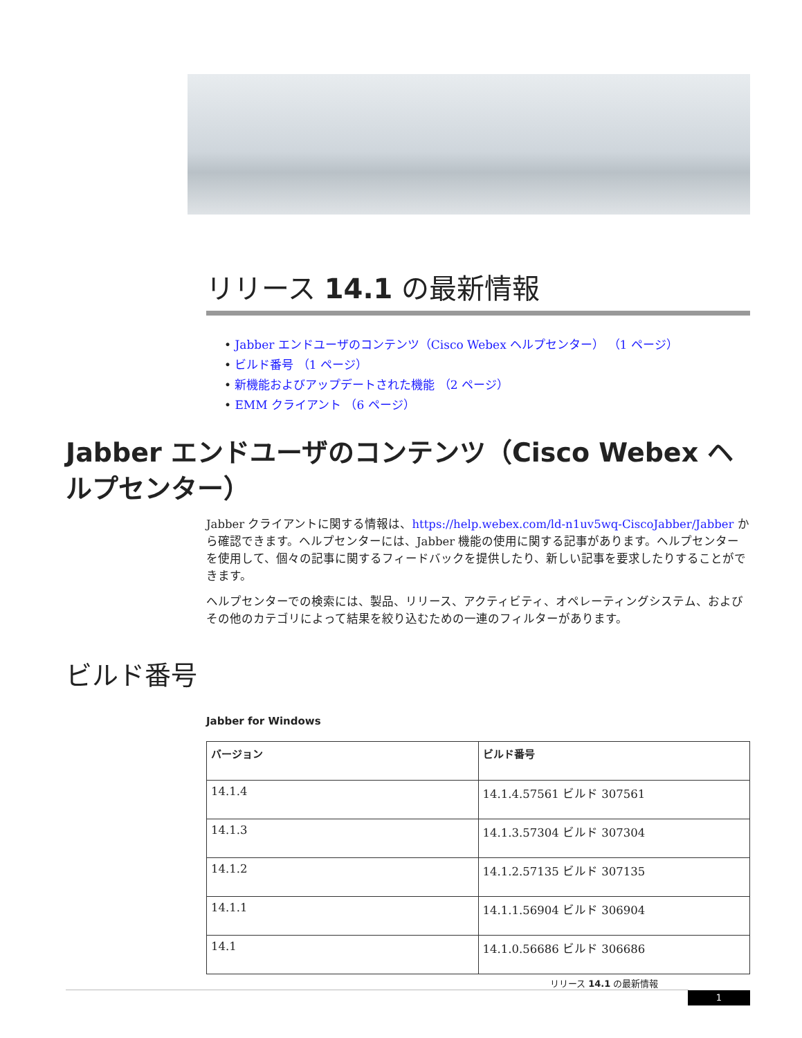リリース 14.1 の最新情報
• Jabber エンドユーザのコンテンツ（Cisco Webex ヘルプセンター） （1 ページ）
• ビルド番号 （1 ページ）
• 新機能およびアップデートされた機能 （2 ページ）
• EMM クライアント （6 ページ）
Jabber エンドユーザのコンテンツ（Cisco Webex ヘルプセンター）
Jabber クライアントに関する情報は、https://help.webex.com/ld-n1uv5wq-CiscoJabber/Jabber から確認できます。ヘルプセンターには、Jabber 機能の使用に関する記事があります。ヘルプセンターを使用して、個々の記事に関するフィードバックを提供したり、新しい記事を要求したりすることができます。
ヘルプセンターでの検索には、製品、リリース、アクティビティ、オペレーティングシステム、およびその他のカテゴリによって結果を絞り込むための一連のフィルターがあります。
ビルド番号
Jabber for Windows
| バージョン | ビルド番号 |
| --- | --- |
| 14.1.4 | 14.1.4.57561 ビルド 307561 |
| 14.1.3 | 14.1.3.57304 ビルド 307304 |
| 14.1.2 | 14.1.2.57135 ビルド 307135 |
| 14.1.1 | 14.1.1.56904 ビルド 306904 |
| 14.1 | 14.1.0.56686 ビルド 306686 |
リリース 14.1 の最新情報
1